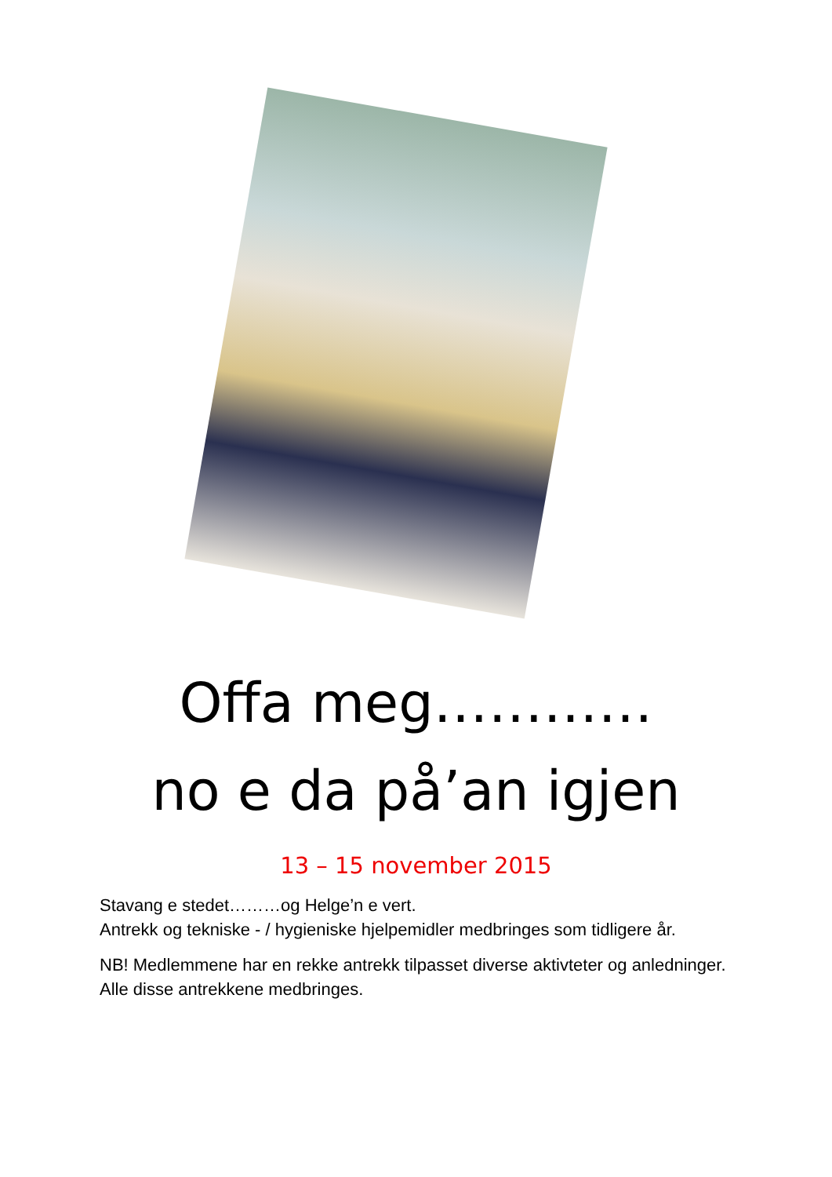Offa meg…………
no e da på’an igjen
13 – 15 november 2015
Stavang e stedet………og Helge’n e vert.
Antrekk og tekniske - / hygieniske hjelpemidler medbringes som tidligere år.
NB! Medlemmene har en rekke antrekk tilpasset diverse aktivteter og anledninger. Alle disse antrekkene medbringes.